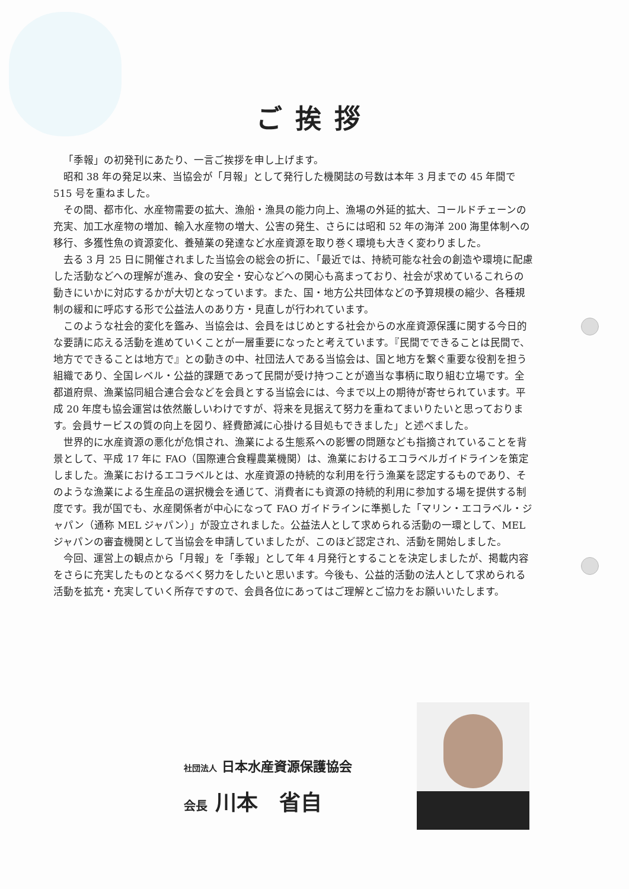ご挨拶
「季報」の初発刊にあたり、一言ご挨拶を申し上げます。
昭和 38 年の発足以来、当協会が「月報」として発行した機関誌の号数は本年 3 月までの 45 年間で 515 号を重ねました。
その間、都市化、水産物需要の拡大、漁船・漁具の能力向上、漁場の外延的拡大、コールドチェーンの充実、加工水産物の増加、輸入水産物の増大、公害の発生、さらには昭和 52 年の海洋 200 海里体制への移行、多獲性魚の資源変化、養殖業の発達など水産資源を取り巻く環境も大きく変わりました。
去る 3 月 25 日に開催されました当協会の総会の折に、「最近では、持続可能な社会の創造や環境に配慮した活動などへの理解が進み、食の安全・安心などへの関心も高まっており、社会が求めているこれらの動きにいかに対応するかが大切となっています。また、国・地方公共団体などの予算規模の縮少、各種規制の緩和に呼応する形で公益法人のあり方・見直しが行われています。
このような社会的変化を鑑み、当協会は、会員をはじめとする社会からの水産資源保護に関する今日的な要請に応える活動を進めていくことが一層重要になったと考えています。『民間でできることは民間で、地方でできることは地方で』との動きの中、社団法人である当協会は、国と地方を繋ぐ重要な役割を担う組織であり、全国レベル・公益的課題であって民間が受け持つことが適当な事柄に取り組む立場です。全都道府県、漁業協同組合連合会などを会員とする当協会には、今まで以上の期待が寄せられています。平成 20 年度も協会運営は依然厳しいわけですが、将来を見据えて努力を重ねてまいりたいと思っております。会員サービスの質の向上を図り、経費節減に心掛ける目処もできました」と述べました。
世界的に水産資源の悪化が危惧され、漁業による生態系への影響の問題なども指摘されていることを背景として、平成 17 年に FAO（国際連合食糧農業機関）は、漁業におけるエコラベルガイドラインを策定しました。漁業におけるエコラベルとは、水産資源の持続的な利用を行う漁業を認定するものであり、そのような漁業による生産品の選択機会を通じて、消費者にも資源の持続的利用に参加する場を提供する制度です。我が国でも、水産関係者が中心になって FAO ガイドラインに準拠した「マリン・エコラベル・ジャパン（通称 MEL ジャパン）」が設立されました。公益法人として求められる活動の一環として、MEL ジャパンの審査機関として当協会を申請していましたが、このほど認定され、活動を開始しました。
今回、運営上の観点から「月報」を「季報」として年 4 月発行とすることを決定しましたが、掲載内容をさらに充実したものとなるべく努力をしたいと思います。今後も、公益的活動の法人として求められる活動を拡充・充実していく所存ですので、会員各位にあってはご理解とご協力をお願いいたします。
社団法人 日本水産資源保護協会
会長 川本　省自